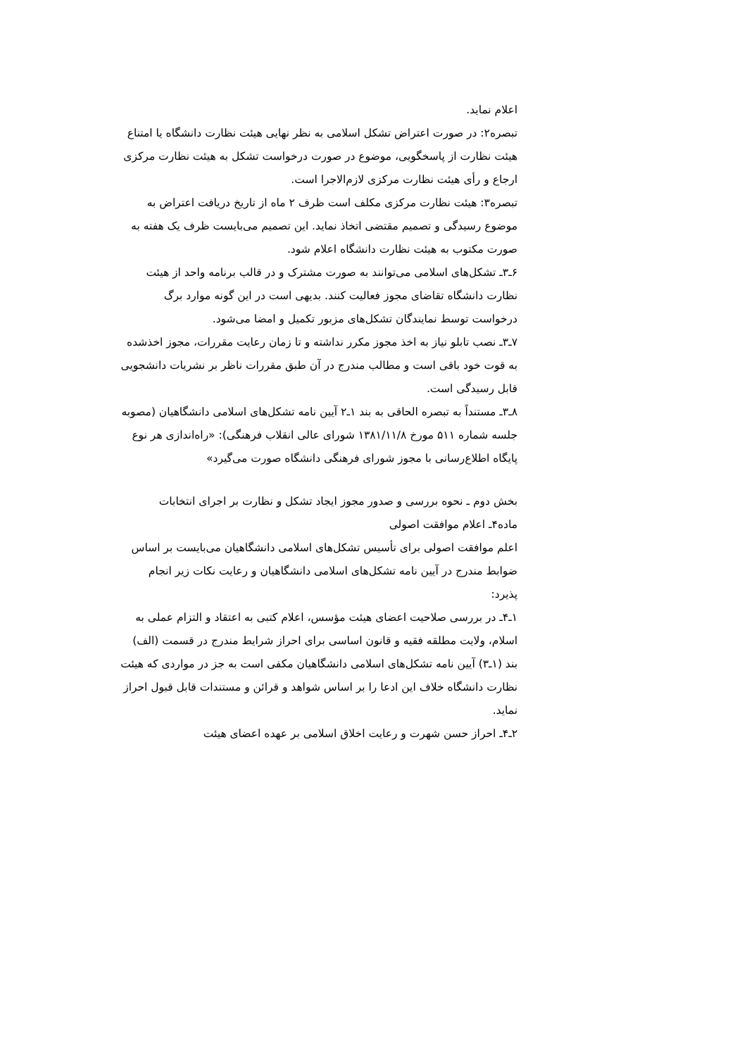اعلام نماید.
تبصره۲: در صورت اعتراض تشکل اسلامی به نظر نهایی هیئت نظارت دانشگاه یا امتناع هیئت نظارت از پاسخگویی، موضوع در صورت درخواست تشکل به هیئت نظارت مرکزی ارجاع و رأی هیئت نظارت مرکزی لازم‌الاجرا است.
تبصره۳: هیئت نظارت مرکزی مکلف است ظرف ۲ ماه از تاریخ دریافت اعتراض به موضوع رسیدگی و تصمیم مقتضی اتخاذ نماید. این تصمیم می‌بایست ظرف یک هفته به صورت مکتوب به هیئت نظارت دانشگاه اعلام شود.
۶ـ۳ـ تشکل‌های اسلامی می‌توانند به صورت مشترک و در قالب برنامه واحد از هیئت نظارت دانشگاه تقاضای مجوز فعالیت کنند. بدیهی است در این گونه موارد برگ درخواست توسط نمایندگان تشکل‌های مزبور تکمیل و امضا می‌شود.
۷ـ۳ـ نصب تابلو نیاز به اخذ مجوز مکرر نداشته و تا زمان رعایت مقررات، مجوز اخذشده به قوت خود باقی است و مطالب مندرج در آن طبق مقررات ناظر بر نشریات دانشجویی قابل رسیدگی است.
۸ـ۳ـ مستنداً به تبصره الحاقی به بند ۱ـ۲ آیین نامه تشکل‌های اسلامی دانشگاهیان (مصوبه جلسه شماره ۵۱۱ مورخ ۱۳۸۱/۱۱/۸ شورای عالی انقلاب فرهنگی): «راه‌اندازی هر نوع پایگاه اطلاع‌رسانی با مجوز شورای فرهنگی دانشگاه صورت می‌گیرد»
بخش دوم ـ نحوه بررسی و صدور مجوز ایجاد تشکل و نظارت بر اجرای انتخابات
ماده۴ـ اعلام موافقت اصولی
اعلم موافقت اصولی برای تأسیس تشکل‌های اسلامی دانشگاهیان می‌بایست بر اساس ضوابط مندرج در آیین نامه تشکل‌های اسلامی دانشگاهیان و رعایت نکات زیر انجام پذیرد:
۱ـ۴ـ در بررسی صلاحیت اعضای هیئت مؤسس، اعلام کتبی به اعتقاد و التزام عملی به اسلام، ولایت مطلقه فقیه و قانون اساسی برای احراز شرایط مندرج در قسمت (الف) بند (۱ـ۳) آیین نامه تشکل‌های اسلامی دانشگاهیان مکفی است به جز در مواردی که هیئت نظارت دانشگاه خلاف این ادعا را بر اساس شواهد و قرائن و مستندات قابل قبول احراز نماید.
۲ـ۴ـ احراز حسن شهرت و رعایت اخلاق اسلامی بر عهده اعضای هیئت